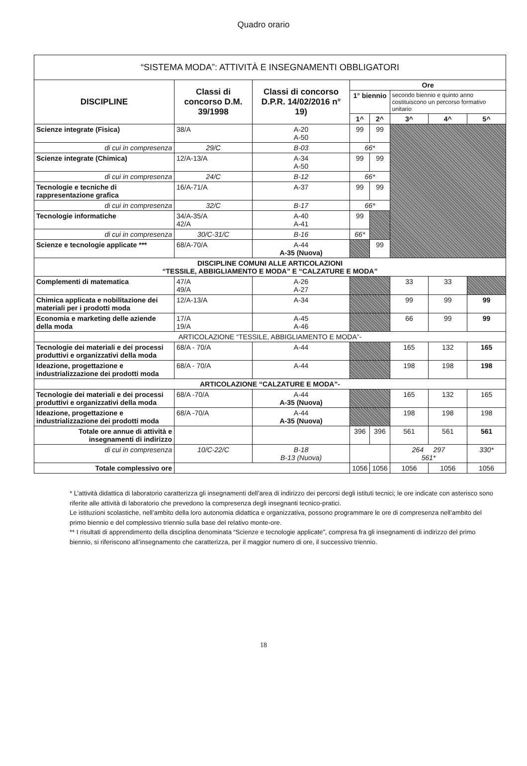Quadro orario
| “SISTEMA MODA”: ATTIVITÀ E INSEGNAMENTI OBBLIGATORI | | | | | | | |
| DISCIPLINE | Classi di concorso D.M. 39/1998 | Classi di concorso D.P.R. 14/02/2016 n° 19) | Ore | | | | |
| | | | 1° biennio | | secondo biennio e quinto anno costituiscono un percorso formativo unitario | | |
| | | | 1^ | 2^ | 3^ | 4^ | 5^ |
| Scienze integrate (Fisica) | 38/A | A-20 A-50 | 99 | 99 | | | |
| di cui in compresenza | 29/C | B-03 | 66* | | | | |
| Scienze integrate (Chimica) | 12/A-13/A | A-34 A-50 | 99 | 99 | | | |
| di cui in compresenza | 24/C | B-12 | 66* | | | | |
| Tecnologie e tecniche di rappresentazione grafica | 16/A-71/A | A-37 | 99 | 99 | | | |
| di cui in compresenza | 32/C | B-17 | 66* | | | | |
| Tecnologie informatiche | 34/A-35/A 42/A | A-40 A-41 | 99 | | | | |
| di cui in compresenza | 30/C-31/C | B-16 | 66* | | | | |
| Scienze e tecnologie applicate *** | 68/A-70/A | A-44 A-35 (Nuova) | | 99 | | | |
| DISCIPLINE COMUNI ALLE ARTICOLAZIONI “TESSILE, ABBIGLIAMENTO E MODA” E “CALZATURE E MODA” | | | | | | | |
| Complementi di matematica | 47/A 49/A | A-26 A-27 | | | 33 | 33 | |
| Chimica applicata e nobilitazione dei materiali per i prodotti moda | 12/A-13/A | A-34 | | | 99 | 99 | 99 |
| Economia e marketing delle aziende della moda | 17/A 19/A | A-45 A-46 | | | 66 | 99 | 99 |
| ARTICOLAZIONE “TESSILE, ABBIGLIAMENTO E MODA”- | | | | | | | |
| Tecnologie dei materiali e dei processi produttivi e organizzativi della moda | 68/A - 70/A | A-44 | | | 165 | 132 | 165 |
| Ideazione, progettazione e industrializzazione dei prodotti moda | 68/A - 70/A | A-44 | | | 198 | 198 | 198 |
| ARTICOLAZIONE “CALZATURE E MODA”- | | | | | | | |
| Tecnologie dei materiali e dei processi produttivi e organizzativi della moda | 68/A -70/A | A-44 A-35 (Nuova) | | | 165 | 132 | 165 |
| Ideazione, progettazione e industrializzazione dei prodotti moda | 68/A -70/A | A-44 A-35 (Nuova) | | | 198 | 198 | 198 |
| Totale ore annue di attività e insegnamenti di indirizzo | | | 396 | 396 | 561 | 561 | 561 |
| di cui in compresenza | 10/C-22/C | B-18 B-13 (Nuova) | | | 264 297 561* | | 330* |
| Totale complessivo ore | | | 1056 | 1056 | 1056 | 1056 | 1056 |
* L’attività didattica di laboratorio caratterizza gli insegnamenti dell’area di indirizzo dei percorsi degli istituti tecnici; le ore indicate con asterisco sono riferite alle attività di laboratorio che prevedono la compresenza degli insegnanti tecnico-pratici.
Le istituzioni scolastiche, nell’ambito della loro autonomia didattica e organizzativa, possono programmare le ore di compresenza nell’ambito del primo biennio e del complessivo triennio sulla base del relativo monte-ore.
** I risultati di apprendimento della disciplina denominata “Scienze e tecnologie applicate”, compresa fra gli insegnamenti di indirizzo del primo biennio, si riferiscono all’insegnamento che caratterizza, per il maggior numero di ore, il successivo triennio.
18